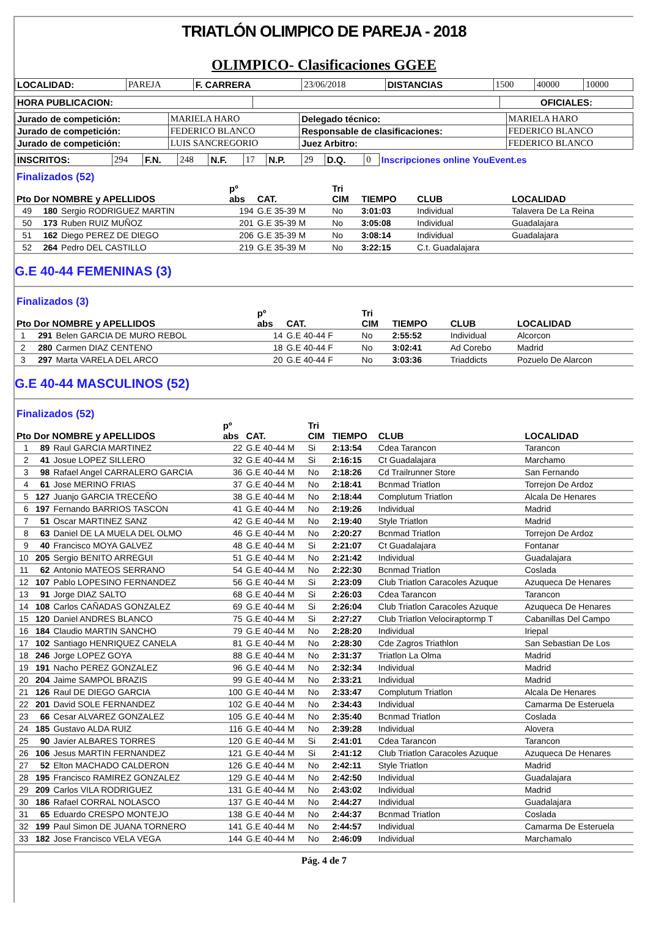TRIATLÓN OLIMPICO DE PAREJA - 2018
OLIMPICO- Clasificaciones GGEE
| LOCALIDAD: | PAREJA | F. CARRERA | 23/06/2018 | DISTANCIAS | 1500 | 40000 | 10000 |
| HORA PUBLICACION: | | OFICIALES: |
| Jurado de competición: | MARIELA HARO | Delegado técnico: | MARIELA HARO |
| Jurado de competición: | FEDERICO BLANCO | Responsable de clasificaciones: | FEDERICO BLANCO |
| Jurado de competición: | LUIS SANCREGORIO | Juez Arbitro: | FEDERICO BLANCO |
| INSCRITOS: | 294 | F.N. | 248 | N.F. | 17 | N.P. | 29 | D.Q. | 0 | Inscripciones online YouEvent.es |
| Finalizados (52) Pto Dor NOMBRE y APELLIDOS | | | pº abs | CAT. | Tri CIM | TIEMPO | CLUB | LOCALIDAD |
| --- | --- | --- | --- | --- | --- | --- | --- | --- |
| 49 | 180 | Sergio RODRIGUEZ MARTIN | 194 | G.E 35-39 M | No | 3:01:03 | Individual | Talavera De La Reina |
| 50 | 173 | Ruben RUIZ MUÑOZ | 201 | G.E 35-39 M | No | 3:05:08 | Individual | Guadalajara |
| 51 | 162 | Diego PEREZ DE DIEGO | 206 | G.E 35-39 M | No | 3:08:14 | Individual | Guadalajara |
| 52 | 264 | Pedro DEL CASTILLO | 219 | G.E 35-39 M | No | 3:22:15 | C.t. Guadalajara | |
G.E 40-44 FEMENINAS (3)
| Finalizados (3) Pto Dor NOMBRE y APELLIDOS | | | pº abs | CAT. | Tri CIM | TIEMPO | CLUB | LOCALIDAD |
| --- | --- | --- | --- | --- | --- | --- | --- | --- |
| 1 | 291 | Belen GARCIA DE MURO REBOL | 14 | G.E 40-44 F | No | 2:55:52 | Individual | Alcorcon |
| 2 | 280 | Carmen DIAZ CENTENO | 18 | G.E 40-44 F | No | 3:02:41 | Ad Corebo | Madrid |
| 3 | 297 | Marta VARELA DEL ARCO | 20 | G.E 40-44 F | No | 3:03:36 | Triaddicts | Pozuelo De Alarcon |
G.E 40-44 MASCULINOS (52)
| Finalizados (52) Pto Dor NOMBRE y APELLIDOS | | | pº abs | CAT. | Tri CIM | TIEMPO | CLUB | LOCALIDAD |
| --- | --- | --- | --- | --- | --- | --- | --- | --- |
| 1 | 89 | Raul GARCIA MARTINEZ | 22 | G.E 40-44 M | Si | 2:13:54 | Cdea Tarancon | Tarancon |
| 2 | 41 | Josue LOPEZ SILLERO | 32 | G.E 40-44 M | Si | 2:16:15 | Ct Guadalajara | Marchamo |
| 3 | 98 | Rafael Angel CARRALERO GARCIA | 36 | G.E 40-44 M | No | 2:18:26 | Cd Trailrunner Store | San Fernando |
| 4 | 61 | Jose MERINO FRIAS | 37 | G.E 40-44 M | No | 2:18:41 | Bcnmad Triatlon | Torrejon De Ardoz |
| 5 | 127 | Juanjo GARCIA TRECEÑO | 38 | G.E 40-44 M | No | 2:18:44 | Complutum Triatlon | Alcala De Henares |
| 6 | 197 | Fernando BARRIOS TASCON | 41 | G.E 40-44 M | No | 2:19:26 | Individual | Madrid |
| 7 | 51 | Oscar MARTINEZ SANZ | 42 | G.E 40-44 M | No | 2:19:40 | Style Triatlon | Madrid |
| 8 | 63 | Daniel DE LA MUELA DEL OLMO | 46 | G.E 40-44 M | No | 2:20:27 | Bcnmad Triatlon | Torrejon De Ardoz |
| 9 | 40 | Francisco MOYA GALVEZ | 48 | G.E 40-44 M | Si | 2:21:07 | Ct Guadalajara | Fontanar |
| 10 | 205 | Sergio BENITO ARREGUI | 51 | G.E 40-44 M | No | 2:21:42 | Individual | Guadalajara |
| 11 | 62 | Antonio MATEOS SERRANO | 54 | G.E 40-44 M | No | 2:22:30 | Bcnmad Triatlon | Coslada |
| 12 | 107 | Pablo LOPESINO FERNANDEZ | 56 | G.E 40-44 M | Si | 2:23:09 | Club Triatlon Caracoles Azuque | Azuqueca De Henares |
| 13 | 91 | Jorge DIAZ SALTO | 68 | G.E 40-44 M | Si | 2:26:03 | Cdea Tarancon | Tarancon |
| 14 | 108 | Carlos CAÑADAS GONZALEZ | 69 | G.E 40-44 M | Si | 2:26:04 | Club Triatlon Caracoles Azuque | Azuqueca De Henares |
| 15 | 120 | Daniel ANDRES BLANCO | 75 | G.E 40-44 M | Si | 2:27:27 | Club Triatlon Velociraptormp T | Cabanillas Del Campo |
| 16 | 184 | Claudio MARTIN SANCHO | 79 | G.E 40-44 M | No | 2:28:20 | Individual | Iriepal |
| 17 | 102 | Santiago HENRIQUEZ CANELA | 81 | G.E 40-44 M | No | 2:28:30 | Cde Zagros Triathlon | San Sebastian De Los |
| 18 | 246 | Jorge LOPEZ GOYA | 88 | G.E 40-44 M | No | 2:31:37 | Triatlon La Olma | Madrid |
| 19 | 191 | Nacho PEREZ GONZALEZ | 96 | G.E 40-44 M | No | 2:32:34 | Individual | Madrid |
| 20 | 204 | Jaime SAMPOL BRAZIS | 99 | G.E 40-44 M | No | 2:33:21 | Individual | Madrid |
| 21 | 126 | Raul DE DIEGO GARCIA | 100 | G.E 40-44 M | No | 2:33:47 | Complutum Triatlon | Alcala De Henares |
| 22 | 201 | David SOLE FERNANDEZ | 102 | G.E 40-44 M | No | 2:34:43 | Individual | Camarma De Esteruela |
| 23 | 66 | Cesar ALVAREZ GONZALEZ | 105 | G.E 40-44 M | No | 2:35:40 | Bcnmad Triatlon | Coslada |
| 24 | 185 | Gustavo ALDA RUIZ | 116 | G.E 40-44 M | No | 2:39:28 | Individual | Alovera |
| 25 | 90 | Javier ALBARES TORRES | 120 | G.E 40-44 M | Si | 2:41:01 | Cdea Tarancon | Tarancon |
| 26 | 106 | Jesus MARTIN FERNANDEZ | 121 | G.E 40-44 M | Si | 2:41:12 | Club Triatlon Caracoles Azuque | Azuqueca De Henares |
| 27 | 52 | Elton MACHADO CALDERON | 126 | G.E 40-44 M | No | 2:42:11 | Style Triatlon | Madrid |
| 28 | 195 | Francisco RAMIREZ GONZALEZ | 129 | G.E 40-44 M | No | 2:42:50 | Individual | Guadalajara |
| 29 | 209 | Carlos VILA RODRIGUEZ | 131 | G.E 40-44 M | No | 2:43:02 | Individual | Madrid |
| 30 | 186 | Rafael CORRAL NOLASCO | 137 | G.E 40-44 M | No | 2:44:27 | Individual | Guadalajara |
| 31 | 65 | Eduardo CRESPO MONTEJO | 138 | G.E 40-44 M | No | 2:44:37 | Bcnmad Triatlon | Coslada |
| 32 | 199 | Paul Simon DE JUANA TORNERO | 141 | G.E 40-44 M | No | 2:44:57 | Individual | Camarma De Esteruela |
| 33 | 182 | Jose Francisco VELA VEGA | 144 | G.E 40-44 M | No | 2:46:09 | Individual | Marchamalo |
Pág. 4 de 7